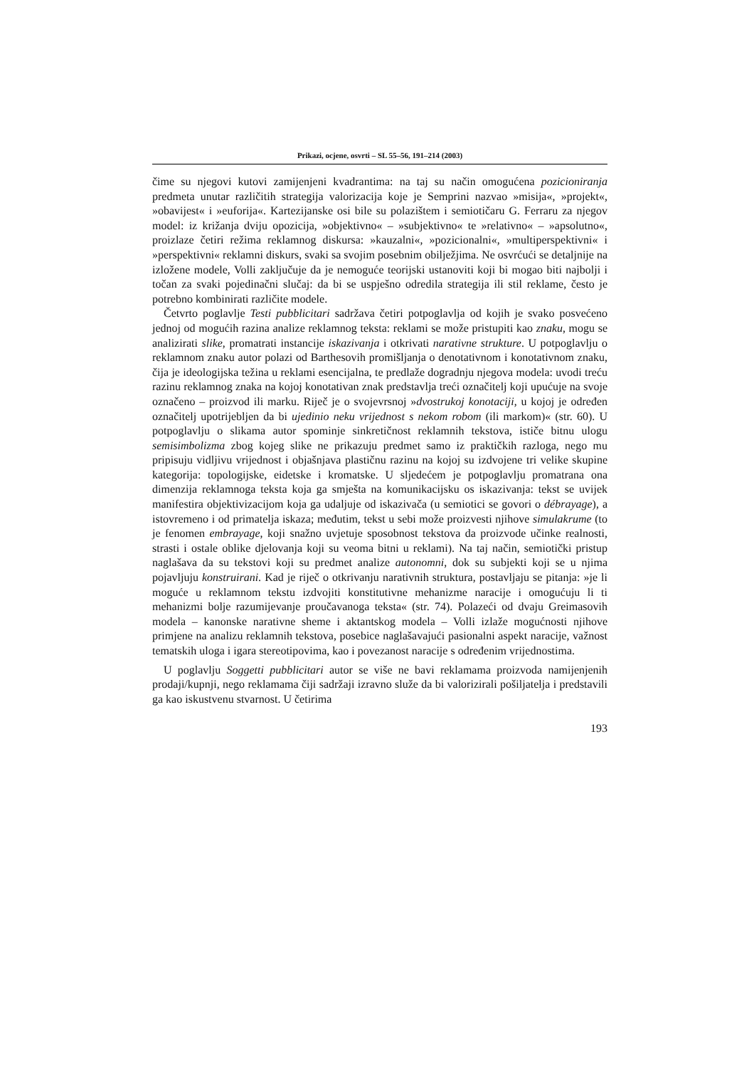Prikazi, ocjene, osvrti – SL 55–56, 191–214 (2003)
čime su njegovi kutovi zamijenjeni kvadrantima: na taj su način omogućena pozicioniranja predmeta unutar različitih strategija valorizacija koje je Semprini nazvao »misija«, »projekt«, »obavijest« i »euforija«. Kartezijanske osi bile su polazištem i semiotičaru G. Ferraru za njegov model: iz križanja dviju opozicija, »objektivno« – »subjektivno« te »relativno« – »apsolutno«, proizlaze četiri režima reklamnog diskursa: »kauzalni«, »pozicionalni«, »multiperspektivni« i »perspektivni« reklamni diskurs, svaki sa svojim posebnim obilježjima. Ne osvrćući se detaljnije na izložene modele, Volli zaključuje da je nemoguće teorijski ustanoviti koji bi mogao biti najbolji i točan za svaki pojedinačni slučaj: da bi se uspješno odredila strategija ili stil reklame, često je potrebno kombinirati različite modele.
Četvrto poglavlje Testi pubblicitari sadržava četiri potpoglavlja od kojih je svako posvećeno jednoj od mogućih razina analize reklamnog teksta: reklami se može pristupiti kao znaku, mogu se analizirati slike, promatrati instancije iskazivanja i otkrivati narativne strukture. U potpoglavlju o reklamnom znaku autor polazi od Barthesovih promišljanja o denotativnom i konotativnom znaku, čija je ideologijska težina u reklami esencijalna, te predlaže dogradnju njegova modela: uvodi treću razinu reklamnog znaka na kojoj konotativan znak predstavlja treći označitelj koji upućuje na svoje označeno – proizvod ili marku. Riječ je o svojevrsnoj »dvostrukoj konotaciji, u kojoj je određen označitelj upotrijebljen da bi ujedinio neku vrijednost s nekom robom (ili markom)« (str. 60). U potpoglavlju o slikama autor spominje sinkretičnost reklamnih tekstova, ističe bitnu ulogu semisimbolizma zbog kojeg slike ne prikazuju predmet samo iz praktičkih razloga, nego mu pripisuju vidljivu vrijednost i objašnjava plastičnu razinu na kojoj su izdvojene tri velike skupine kategorija: topologijske, eidetske i kromatske. U sljedećem je potpoglavlju promatrana ona dimenzija reklamnoga teksta koja ga smješta na komunikacijsku os iskazivanja: tekst se uvijek manifestira objektivizacijom koja ga udaljuje od iskazivača (u semiotici se govori o débrayage), a istovremeno i od primatelja iskaza; međutim, tekst u sebi može proizvesti njihove simulakrume (to je fenomen embrayage, koji snažno uvjetuje sposobnost tekstova da proizvode učinke realnosti, strasti i ostale oblike djelovanja koji su veoma bitni u reklami). Na taj način, semiotički pristup naglašava da su tekstovi koji su predmet analize autonomni, dok su subjekti koji se u njima pojavljuju konstruirani. Kad je riječ o otkrivanju narativnih struktura, postavljaju se pitanja: »je li moguće u reklamnom tekstu izdvojiti konstitutivne mehanizme naracije i omogućuju li ti mehanizmi bolje razumijevanje proučavanoga teksta« (str. 74). Polazeći od dvaju Greimasovih modela – kanonske narativne sheme i aktantskog modela – Volli izlaže mogućnosti njihove primjene na analizu reklamnih tekstova, posebice naglašavajući pasionalni aspekt naracije, važnost tematskih uloga i igara stereotipovima, kao i povezanost naracije s određenim vrijednostima.
U poglavlju Soggetti pubblicitari autor se više ne bavi reklamama proizvoda namijenjenih prodaji/kupnji, nego reklamama čiji sadržaji izravno služe da bi valorizirali pošiljatelja i predstavili ga kao iskustvenu stvarnost. U četirima
193